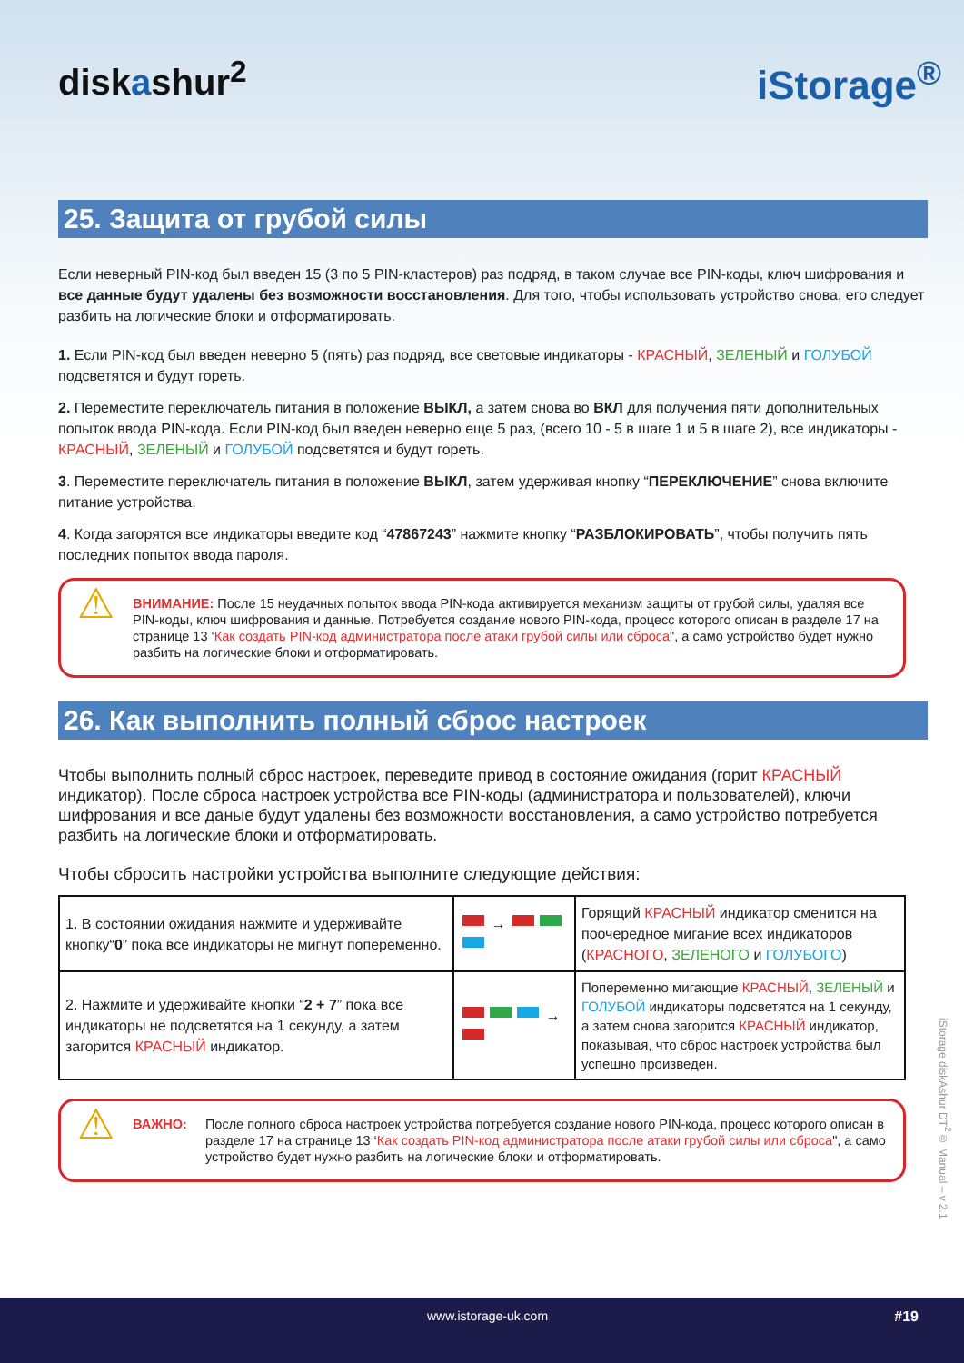diskashur<sup>2</sup> iStorage<sup>®</sup>
25. Защита от грубой силы
Если неверный PIN-код был введен 15 (3 по 5 PIN-кластеров) раз подряд, в таком случае все PIN-коды, ключ шифрования и все данные будут удалены без возможности восстановления. Для того, чтобы использовать устройство снова, его следует разбить на логические блоки и отформатировать.
1. Если PIN-код был введен неверно 5 (пять) раз подряд, все световые индикаторы - КРАСНЫЙ, ЗЕЛЕНЫЙ и ГОЛУБОЙ подсветятся и будут гореть.
2. Переместите переключатель питания в положение ВЫКЛ, а затем снова во ВКЛ для получения пяти дополнительных попыток ввода PIN-кода. Если PIN-код был введен неверно еще 5 раз, (всего 10 - 5 в шаге 1 и 5 в шаге 2), все индикаторы - КРАСНЫЙ, ЗЕЛЕНЫЙ и ГОЛУБОЙ подсветятся и будут гореть.
3. Переместите переключатель питания в положение ВЫКЛ, затем удерживая кнопку “ПЕРЕКЛЮЧЕНИЕ” снова включите питание устройства.
4. Когда загорятся все индикаторы введите код “47867243” нажмите кнопку “РАЗБЛОКИРОВАТЬ”, чтобы получить пять последних попыток ввода пароля.
⚠
ВНИМАНИЕ: После 15 неудачных попыток ввода PIN-кода активируется механизм защиты от грубой силы, удаляя все PIN-коды, ключ шифрования и данные. Потребуется создание нового PIN-кода, процесс которого описан в разделе 17 на странице 13 ‘Как создать PIN-код администратора после атаки грубой силы или сброса", а само устройство будет нужно разбить на логические блоки и отформатировать.
26. Как выполнить полный сброс настроек
Чтобы выполнить полный сброс настроек, переведите привод в состояние ожидания (горит КРАСНЫЙ индикатор). После сброса настроек устройства все PIN-коды (администратора и пользователей), ключи шифрования и все даные будут удалены без возможности восстановления, а само устройство потребуется разбить на логические блоки и отформатировать.
Чтобы сбросить настройки устройства выполните следующие действия:
| 1. В состоянии ожидания нажмите и удерживайте кнопку“ 0 ” пока все индикаторы не мигнут попеременно. | → | Горящий КРАСНЫЙ индикатор сменится на поочередное мигание всех индикаторов ( КРАСНОГО , ЗЕЛЕНОГО и ГОЛУБОГО ) |
| 2. Нажмите и удерживайте кнопки “ 2 + 7 ” пока все индикаторы не подсветятся на 1 секунду, а затем загорится КРАСНЫЙ индикатор. | → | Попеременно мигающие КРАСНЫЙ , ЗЕЛЕНЫЙ и ГОЛУБОЙ индикаторы подсветятся на 1 секунду, а затем снова загорится КРАСНЫЙ индикатор, показывая, что сброс настроек устройства был успешно произведен. |
⚠
ВАЖНО: После полного сброса настроек устройства потребуется создание нового PIN-кода, процесс которого описан в разделе 17 на странице 13 ‘Как создать PIN-код администратора после атаки грубой силы или сброса", а само устройство будет нужно разбить на логические блоки и отформатировать.
iStorage diskAshur DT<sup>2</sup>® Manual – v 2.1
www.istorage-uk.com #19